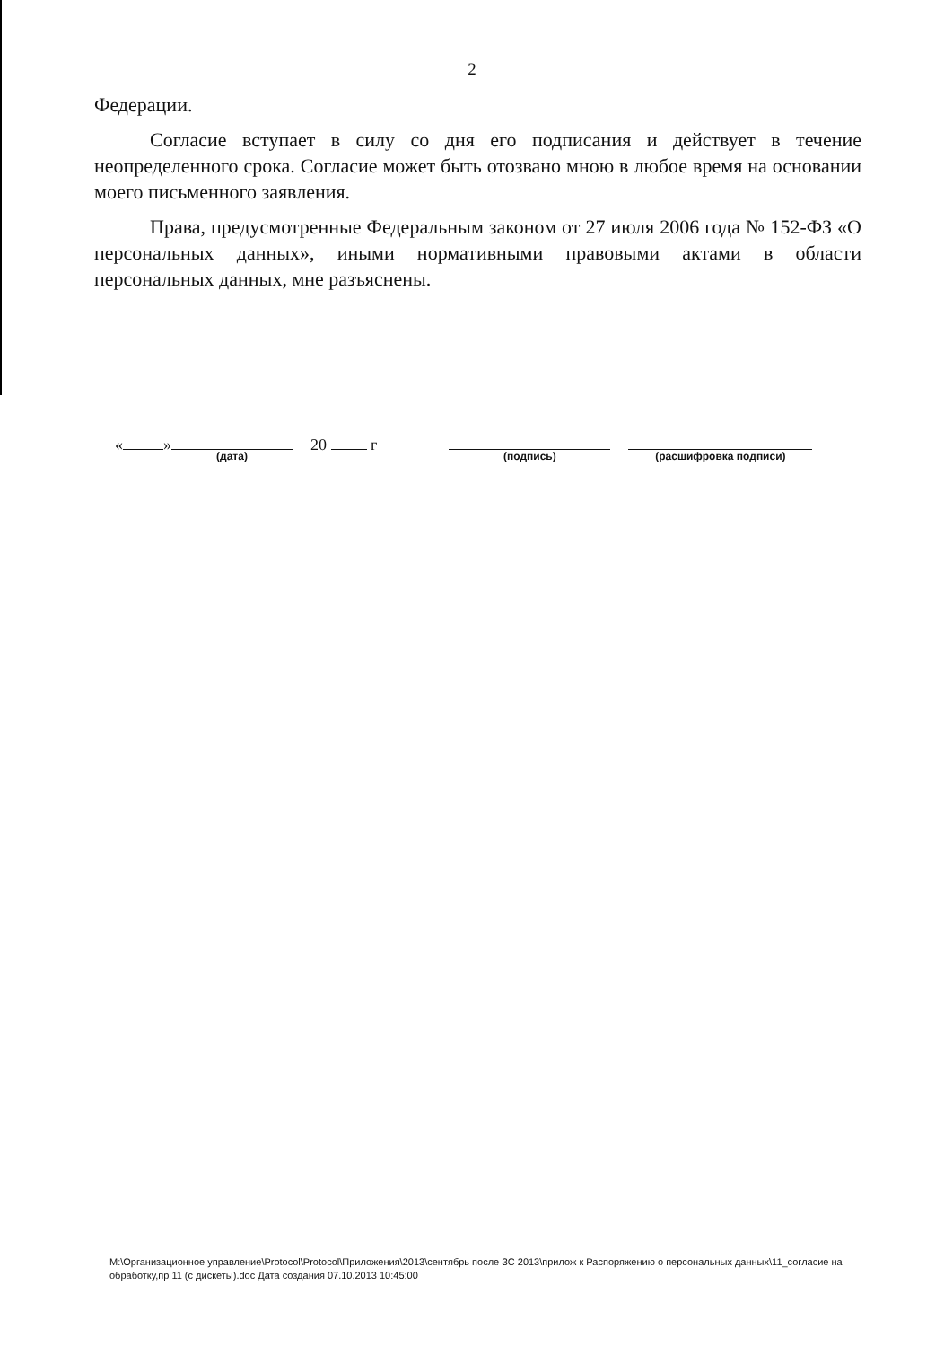2
Федерации.
Согласие вступает в силу со дня его подписания и действует в течение неопределенного срока. Согласие может быть отозвано мною в любое время на основании моего письменного заявления.
Права, предусмотренные Федеральным законом от 27 июля 2006 года № 152-ФЗ «О персональных данных», иными нормативными правовыми актами в области персональных данных, мне разъяснены.
« »
(дата)
20 г
(подпись) (расшифровка подписи)
M:\Организационное управление\Protocol\Protocol\Приложения\2013\сентябрь после ЗС 2013\прилож к Распоряжению о персональных данных\11_согласие на обработку,пр 11 (с дискеты).doc Дата создания 07.10.2013 10:45:00